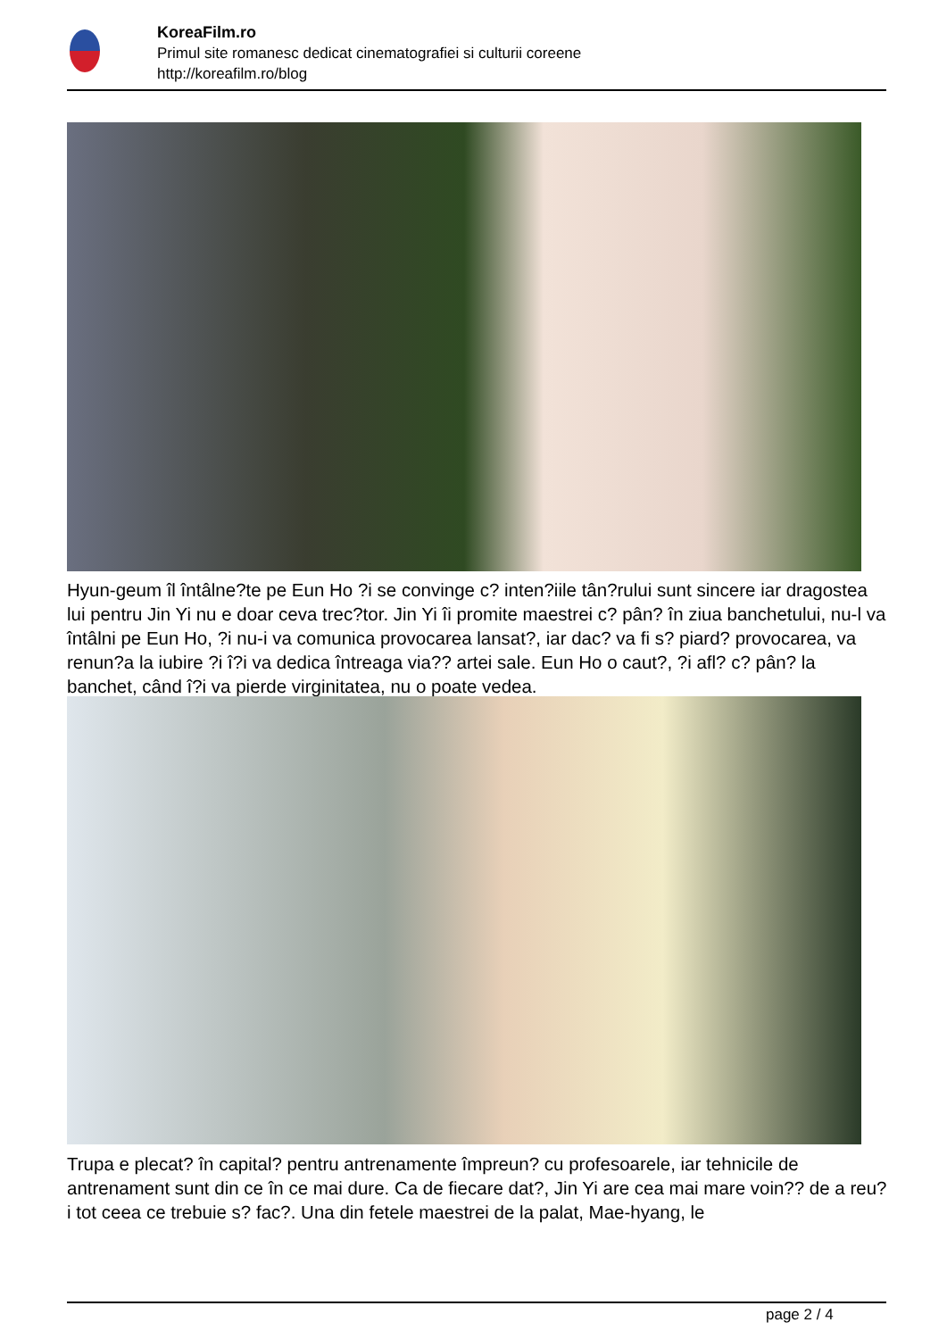KoreaFilm.ro
Primul site romanesc dedicat cinematografiei si culturii coreene
http://koreafilm.ro/blog
Hyun-geum îl întâlne?te pe Eun Ho ?i se convinge c? inten?iile tân?rului sunt sincere iar dragostea lui pentru Jin Yi nu e doar ceva trec?tor. Jin Yi îi promite maestrei c? pân? în ziua banchetului, nu-l va întâlni pe Eun Ho, ?i nu-i va comunica provocarea lansat?, iar dac? va fi s? piard? provocarea, va renun?a la iubire ?i î?i va dedica întreaga via?? artei sale. Eun Ho o caut?, ?i afl? c? pân? la banchet, când î?i va pierde virginitatea, nu o poate vedea.
Trupa e plecat? în capital? pentru antrenamente împreun? cu profesoarele, iar tehnicile de antrenament sunt din ce în ce mai dure. Ca de fiecare dat?, Jin Yi are cea mai mare voin?? de a reu?i tot ceea ce trebuie s? fac?. Una din fetele maestrei de la palat, Mae-hyang, le
page 2 / 4